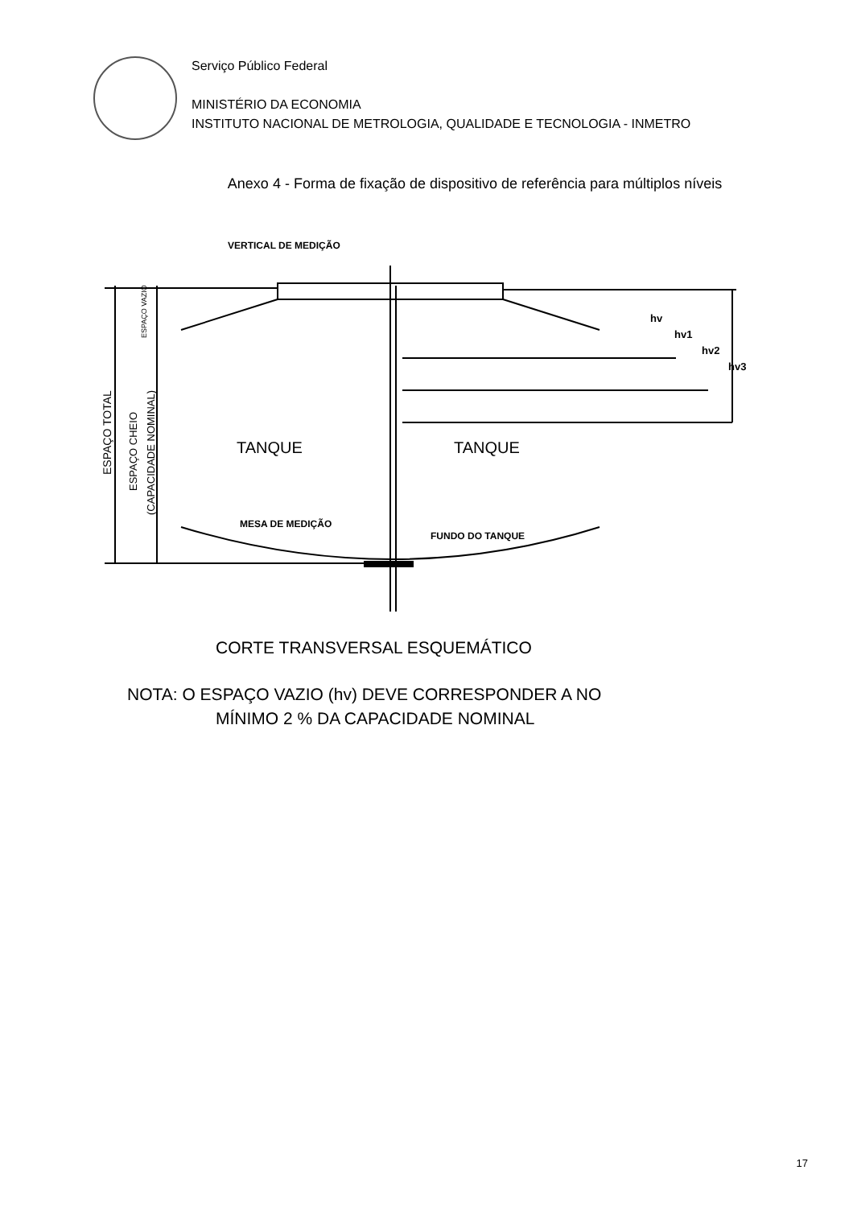Serviço Público Federal
MINISTÉRIO DA ECONOMIA
INSTITUTO NACIONAL DE METROLOGIA, QUALIDADE E TECNOLOGIA - INMETRO
Anexo 4 - Forma de fixação de dispositivo de referência para múltiplos níveis
VERTICAL DE MEDIÇÃO
TANQUE
TANQUE
MESA DE MEDIÇÃO
FUNDO DO TANQUE
hv
hv1
hv2
hv3
ESPAÇO TOTAL
ESPAÇO CHEIO
(CAPACIDADE NOMINAL)
ESPAÇO VAZIO
CORTE TRANSVERSAL ESQUEMÁTICO
NOTA: O ESPAÇO VAZIO (hv) DEVE CORRESPONDER A NO
MÍNIMO 2 % DA CAPACIDADE NOMINAL
17